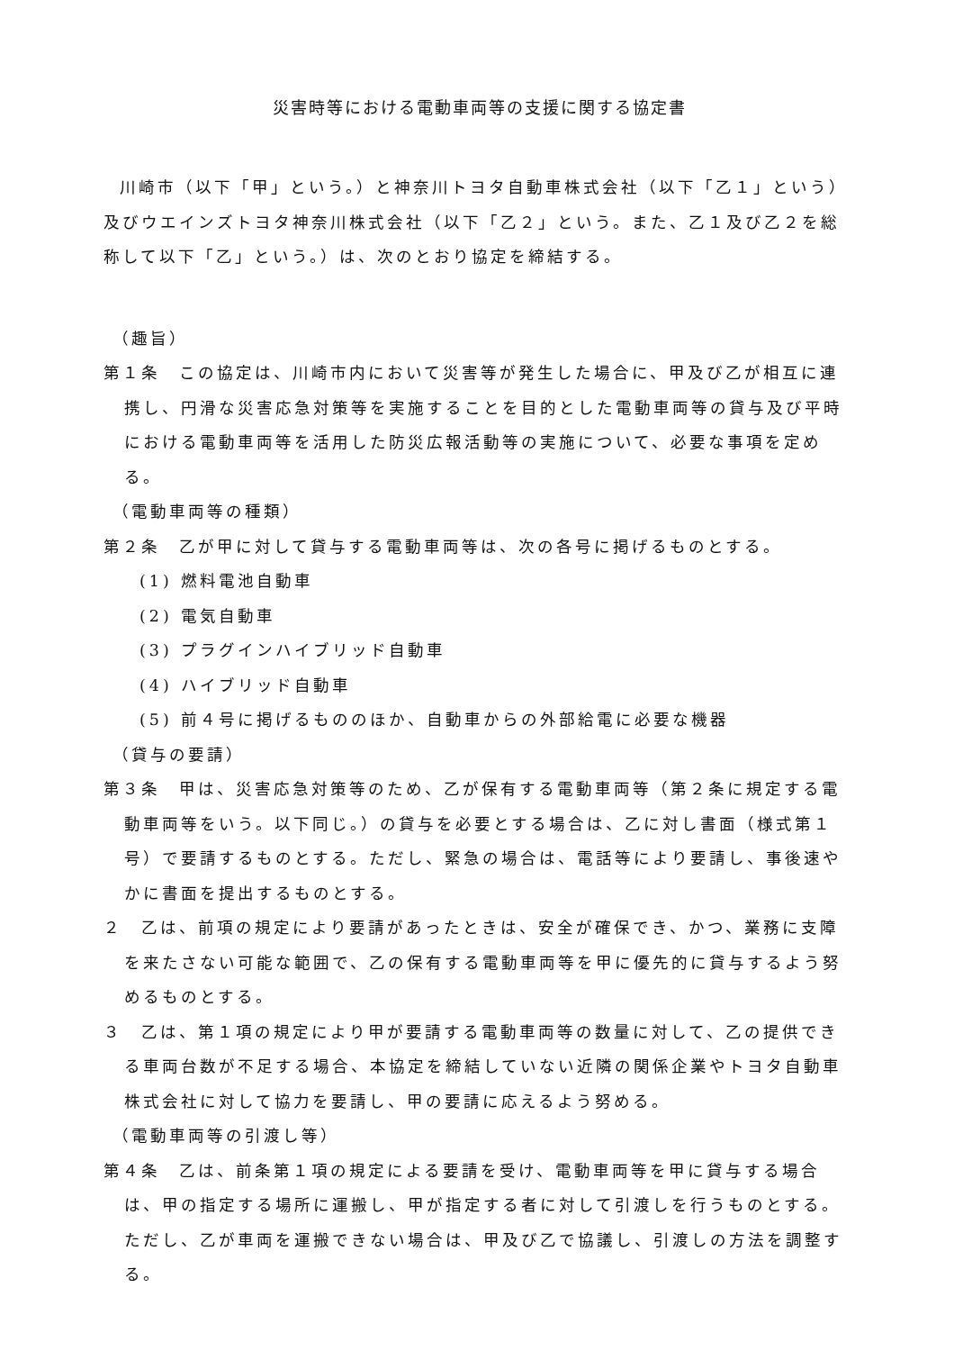災害時等における電動車両等の支援に関する協定書
川崎市（以下「甲」という。）と神奈川トヨタ自動車株式会社（以下「乙１」という）及びウエインズトヨタ神奈川株式会社（以下「乙２」という。また、乙１及び乙２を総称して以下「乙」という。）は、次のとおり協定を締結する。
（趣旨）
第１条　この協定は、川崎市内において災害等が発生した場合に、甲及び乙が相互に連携し、円滑な災害応急対策等を実施することを目的とした電動車両等の貸与及び平時における電動車両等を活用した防災広報活動等の実施について、必要な事項を定める。
（電動車両等の種類）
第２条　乙が甲に対して貸与する電動車両等は、次の各号に掲げるものとする。
(1) 燃料電池自動車
(2) 電気自動車
(3) プラグインハイブリッド自動車
(4) ハイブリッド自動車
(5) 前４号に掲げるもののほか、自動車からの外部給電に必要な機器
（貸与の要請）
第３条　甲は、災害応急対策等のため、乙が保有する電動車両等（第２条に規定する電動車両等をいう。以下同じ。）の貸与を必要とする場合は、乙に対し書面（様式第１号）で要請するものとする。ただし、緊急の場合は、電話等により要請し、事後速やかに書面を提出するものとする。
２　乙は、前項の規定により要請があったときは、安全が確保でき、かつ、業務に支障を来たさない可能な範囲で、乙の保有する電動車両等を甲に優先的に貸与するよう努めるものとする。
３　乙は、第１項の規定により甲が要請する電動車両等の数量に対して、乙の提供できる車両台数が不足する場合、本協定を締結していない近隣の関係企業やトヨタ自動車株式会社に対して協力を要請し、甲の要請に応えるよう努める。
（電動車両等の引渡し等）
第４条　乙は、前条第１項の規定による要請を受け、電動車両等を甲に貸与する場合は、甲の指定する場所に運搬し、甲が指定する者に対して引渡しを行うものとする。ただし、乙が車両を運搬できない場合は、甲及び乙で協議し、引渡しの方法を調整する。